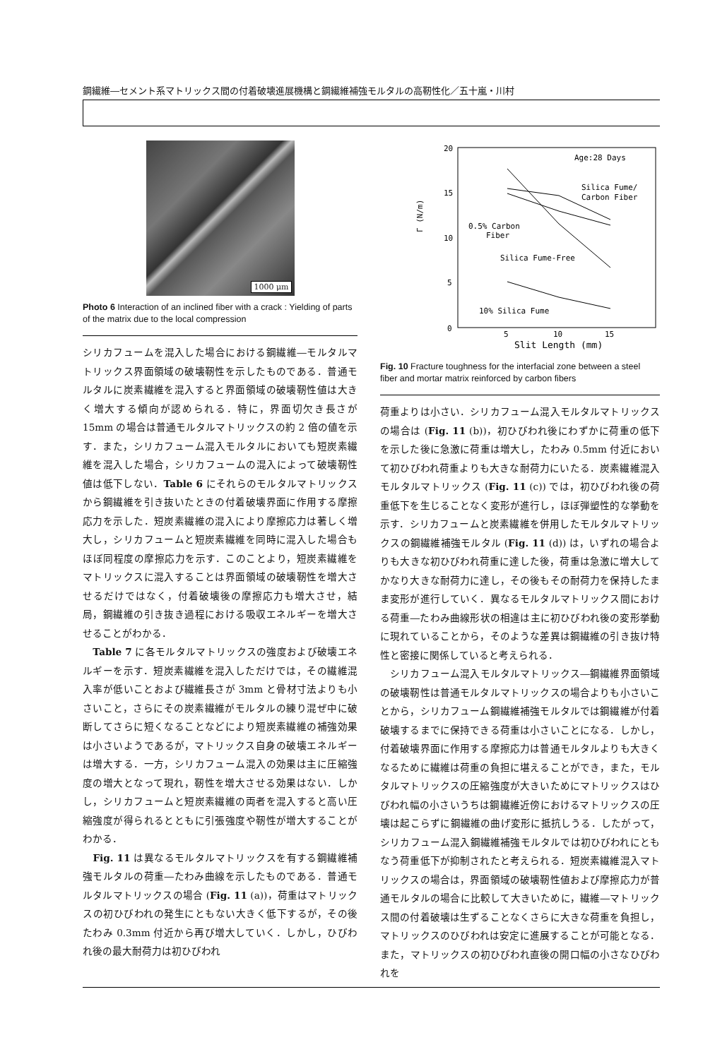鋼繊維―セメント系マトリックス間の付着破壊進展機構と鋼繊維補強モルタルの高靭性化／五十嵐・川村
1000 μm
Photo 6 Interaction of an inclined fiber with a crack : Yielding of parts of the matrix due to the local compression
シリカフュームを混入した場合における鋼繊維―モルタルマトリックス界面領域の破壊靭性を示したものである．普通モルタルに炭素繊維を混入すると界面領域の破壊靭性値は大きく増大する傾向が認められる．特に，界面切欠き長さが 15mm の場合は普通モルタルマトリックスの約 2 倍の値を示す．また，シリカフューム混入モルタルにおいても短炭素繊維を混入した場合，シリカフュームの混入によって破壊靭性値は低下しない．Table 6 にそれらのモルタルマトリックスから鋼繊維を引き抜いたときの付着破壊界面に作用する摩擦応力を示した．短炭素繊維の混入により摩擦応力は著しく増大し，シリカフュームと短炭素繊維を同時に混入した場合もほぼ同程度の摩擦応力を示す．このことより，短炭素繊維をマトリックスに混入することは界面領域の破壊靭性を増大させるだけではなく，付着破壊後の摩擦応力も増大させ，結局，鋼繊維の引き抜き過程における吸収エネルギーを増大させることがわかる．
　Table 7 に各モルタルマトリックスの強度および破壊エネルギーを示す．短炭素繊維を混入しただけでは，その繊維混入率が低いことおよび繊維長さが 3mm と骨材寸法よりも小さいこと，さらにその炭素繊維がモルタルの練り混ぜ中に破断してさらに短くなることなどにより短炭素繊維の補強効果は小さいようであるが，マトリックス自身の破壊エネルギーは増大する．一方，シリカフューム混入の効果は主に圧縮強度の増大となって現れ，靭性を増大させる効果はない．しかし，シリカフュームと短炭素繊維の両者を混入すると高い圧縮強度が得られるとともに引張強度や靭性が増大することがわかる．
　Fig. 11 は異なるモルタルマトリックスを有する鋼繊維補強モルタルの荷重―たわみ曲線を示したものである．普通モルタルマトリックスの場合 (Fig. 11 (a))，荷重はマトリックスの初ひびわれの発生にともない大きく低下するが，その後たわみ 0.3mm 付近から再び増大していく．しかし，ひびわれ後の最大耐荷力は初ひびわれ
20
15
10
5
0
Γ (N/m)
Age:28 Days
Silica Fume/
Carbon Fiber
0.5% Carbon
Fiber
Silica Fume-Free
10% Silica Fume
5
10
15
Slit Length (mm)
Fig. 10 Fracture toughness for the interfacial zone between a steel fiber and mortar matrix reinforced by carbon fibers
荷重よりは小さい．シリカフューム混入モルタルマトリックスの場合は (Fig. 11 (b))，初ひびわれ後にわずかに荷重の低下を示した後に急激に荷重は増大し，たわみ 0.5mm 付近において初ひびわれ荷重よりも大きな耐荷力にいたる．炭素繊維混入モルタルマトリックス (Fig. 11 (c)) では，初ひびわれ後の荷重低下を生じることなく変形が進行し，ほぼ弾塑性的な挙動を示す．シリカフュームと炭素繊維を併用したモルタルマトリックスの鋼繊維補強モルタル (Fig. 11 (d)) は，いずれの場合よりも大きな初ひびわれ荷重に達した後，荷重は急激に増大してかなり大きな耐荷力に達し，その後もその耐荷力を保持したまま変形が進行していく．異なるモルタルマトリックス間における荷重―たわみ曲線形状の相違は主に初ひびわれ後の変形挙動に現れていることから，そのような差異は鋼繊維の引き抜け特性と密接に関係していると考えられる．
　シリカフューム混入モルタルマトリックス―鋼繊維界面領域の破壊靭性は普通モルタルマトリックスの場合よりも小さいことから，シリカフューム鋼繊維補強モルタルでは鋼繊維が付着破壊するまでに保持できる荷重は小さいことになる．しかし，付着破壊界面に作用する摩擦応力は普通モルタルよりも大きくなるために繊維は荷重の負担に堪えることができ，また，モルタルマトリックスの圧縮強度が大きいためにマトリックスはひびわれ幅の小さいうちは鋼繊維近傍におけるマトリックスの圧壊は起こらずに鋼繊維の曲げ変形に抵抗しうる．したがって，シリカフューム混入鋼繊維補強モルタルでは初ひびわれにともなう荷重低下が抑制されたと考えられる．短炭素繊維混入マトリックスの場合は，界面領域の破壊靭性値および摩擦応力が普通モルタルの場合に比較して大きいために，繊維―マトリックス間の付着破壊は生ずることなくさらに大きな荷重を負担し，マトリックスのひびわれは安定に進展することが可能となる．また，マトリックスの初ひびわれ直後の開口幅の小さなひびわれを